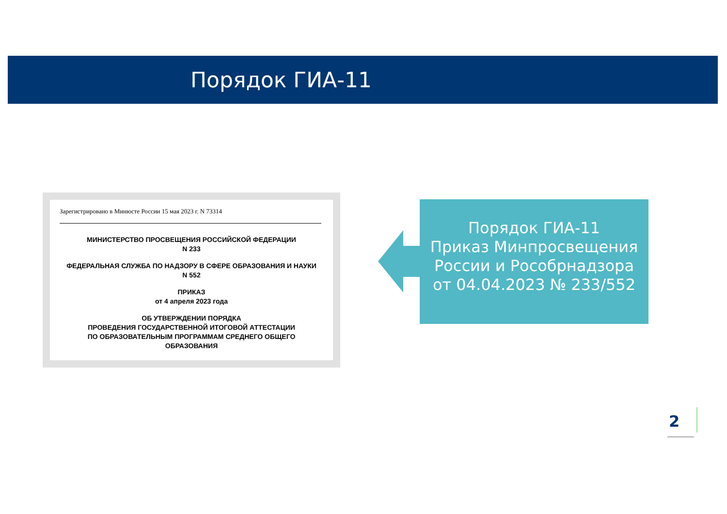Порядок ГИА-11
Зарегистрировано в Минюсте России 15 мая 2023 г. N 73314
МИНИСТЕРСТВО ПРОСВЕЩЕНИЯ РОССИЙСКОЙ ФЕДЕРАЦИИ
N 233
ФЕДЕРАЛЬНАЯ СЛУЖБА ПО НАДЗОРУ В СФЕРЕ ОБРАЗОВАНИЯ И НАУКИ
N 552
ПРИКАЗ
от 4 апреля 2023 года
ОБ УТВЕРЖДЕНИИ ПОРЯДКА
ПРОВЕДЕНИЯ ГОСУДАРСТВЕННОЙ ИТОГОВОЙ АТТЕСТАЦИИ
ПО ОБРАЗОВАТЕЛЬНЫМ ПРОГРАММАМ СРЕДНЕГО ОБЩЕГО
ОБРАЗОВАНИЯ
Порядок ГИА-11
Приказ Минпросвещения России и Рособрнадзора
от 04.04.2023 № 233/552
2